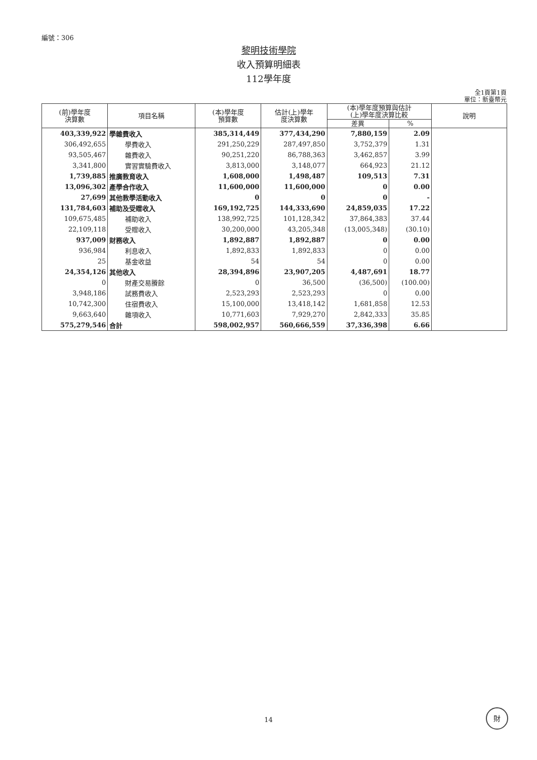編號：306
黎明技術學院
收入預算明細表
112學年度
全1頁第1頁
單位：新臺幣元
| (前)學年度 決算數 | 項目名稱 | (本)學年度 預算數 | 估計(上)學年 度決算數 | (本)學年度預算與估計 (上)學年度決算比較 | | 說明 |
| --- | --- | --- | --- | --- | --- | --- |
| | | | | 差異 | % | |
| 403,339,922 | 學雜費收入 | 385,314,449 | 377,434,290 | 7,880,159 | 2.09 | |
| 306,492,655 | 學費收入 | 291,250,229 | 287,497,850 | 3,752,379 | 1.31 | |
| 93,505,467 | 雜費收入 | 90,251,220 | 86,788,363 | 3,462,857 | 3.99 | |
| 3,341,800 | 實習實驗費收入 | 3,813,000 | 3,148,077 | 664,923 | 21.12 | |
| 1,739,885 | 推廣教育收入 | 1,608,000 | 1,498,487 | 109,513 | 7.31 | |
| 13,096,302 | 產學合作收入 | 11,600,000 | 11,600,000 | 0 | 0.00 | |
| 27,699 | 其他教學活動收入 | 0 | 0 | 0 | - | |
| 131,784,603 | 補助及受贈收入 | 169,192,725 | 144,333,690 | 24,859,035 | 17.22 | |
| 109,675,485 | 補助收入 | 138,992,725 | 101,128,342 | 37,864,383 | 37.44 | |
| 22,109,118 | 受贈收入 | 30,200,000 | 43,205,348 | (13,005,348) | (30.10) | |
| 937,009 | 財務收入 | 1,892,887 | 1,892,887 | 0 | 0.00 | |
| 936,984 | 利息收入 | 1,892,833 | 1,892,833 | 0 | 0.00 | |
| 25 | 基金收益 | 54 | 54 | 0 | 0.00 | |
| 24,354,126 | 其他收入 | 28,394,896 | 23,907,205 | 4,487,691 | 18.77 | |
| 0 | 財產交易賸餘 | 0 | 36,500 | (36,500) | (100.00) | |
| 3,948,186 | 試務費收入 | 2,523,293 | 2,523,293 | 0 | 0.00 | |
| 10,742,300 | 住宿費收入 | 15,100,000 | 13,418,142 | 1,681,858 | 12.53 | |
| 9,663,640 | 雜項收入 | 10,771,603 | 7,929,270 | 2,842,333 | 35.85 | |
| 575,279,546 | 合計 | 598,002,957 | 560,666,559 | 37,336,398 | 6.66 | |
14
財